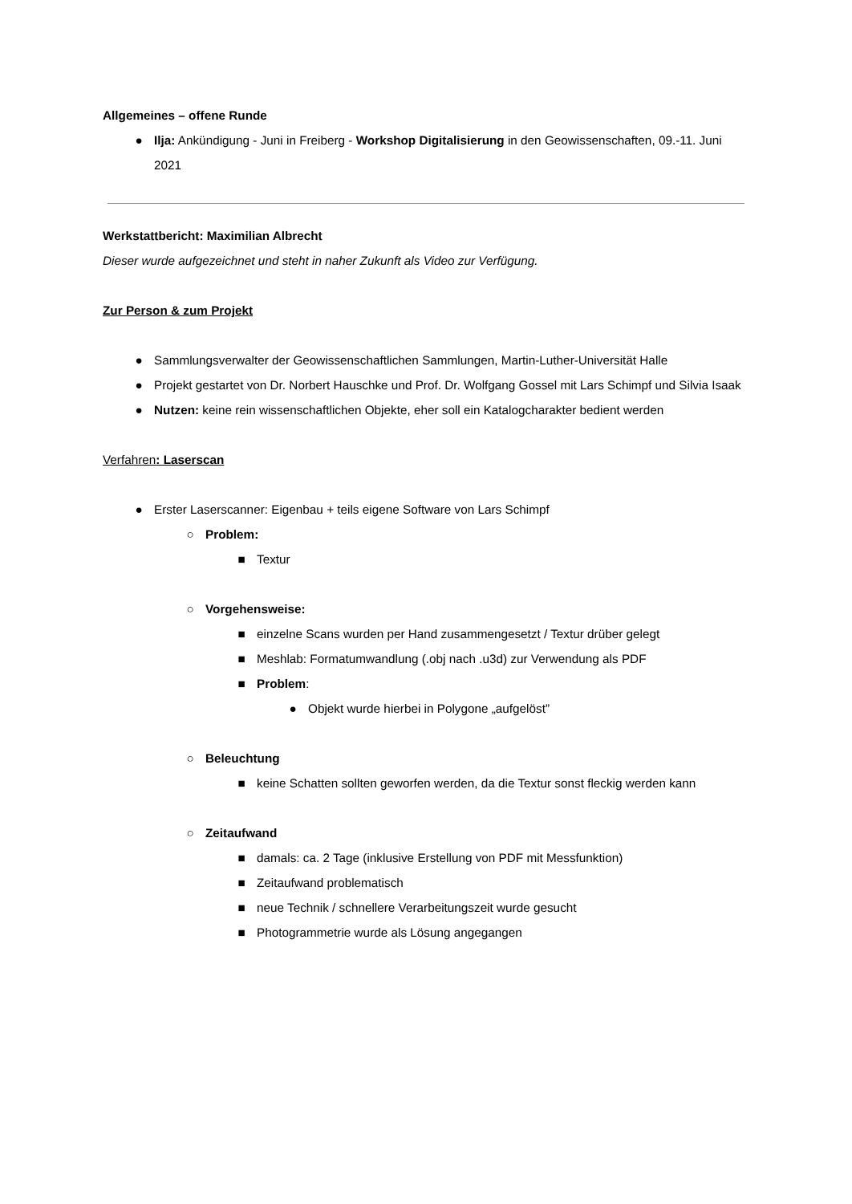Allgemeines – offene Runde
● Ilja: Ankündigung - Juni in Freiberg - Workshop Digitalisierung in den Geowissenschaften, 09.-11. Juni 2021
Werkstattbericht: Maximilian Albrecht
Dieser wurde aufgezeichnet und steht in naher Zukunft als Video zur Verfügung.
Zur Person & zum Projekt
● Sammlungsverwalter der Geowissenschaftlichen Sammlungen, Martin-Luther-Universität Halle
● Projekt gestartet von Dr. Norbert Hauschke und Prof. Dr. Wolfgang Gossel mit Lars Schimpf und Silvia Isaak
● Nutzen: keine rein wissenschaftlichen Objekte, eher soll ein Katalogcharakter bedient werden
Verfahren: Laserscan
● Erster Laserscanner: Eigenbau + teils eigene Software von Lars Schimpf
○ Problem:
■ Textur
○ Vorgehensweise:
■ einzelne Scans wurden per Hand zusammengesetzt / Textur drüber gelegt
■ Meshlab: Formatumwandlung (.obj nach .u3d) zur Verwendung als PDF
■ Problem:
● Objekt wurde hierbei in Polygone „aufgelöst”
○ Beleuchtung
■ keine Schatten sollten geworfen werden, da die Textur sonst fleckig werden kann
○ Zeitaufwand
■ damals: ca. 2 Tage (inklusive Erstellung von PDF mit Messfunktion)
■ Zeitaufwand problematisch
■ neue Technik / schnellere Verarbeitungszeit wurde gesucht
■ Photogrammetrie wurde als Lösung angegangen